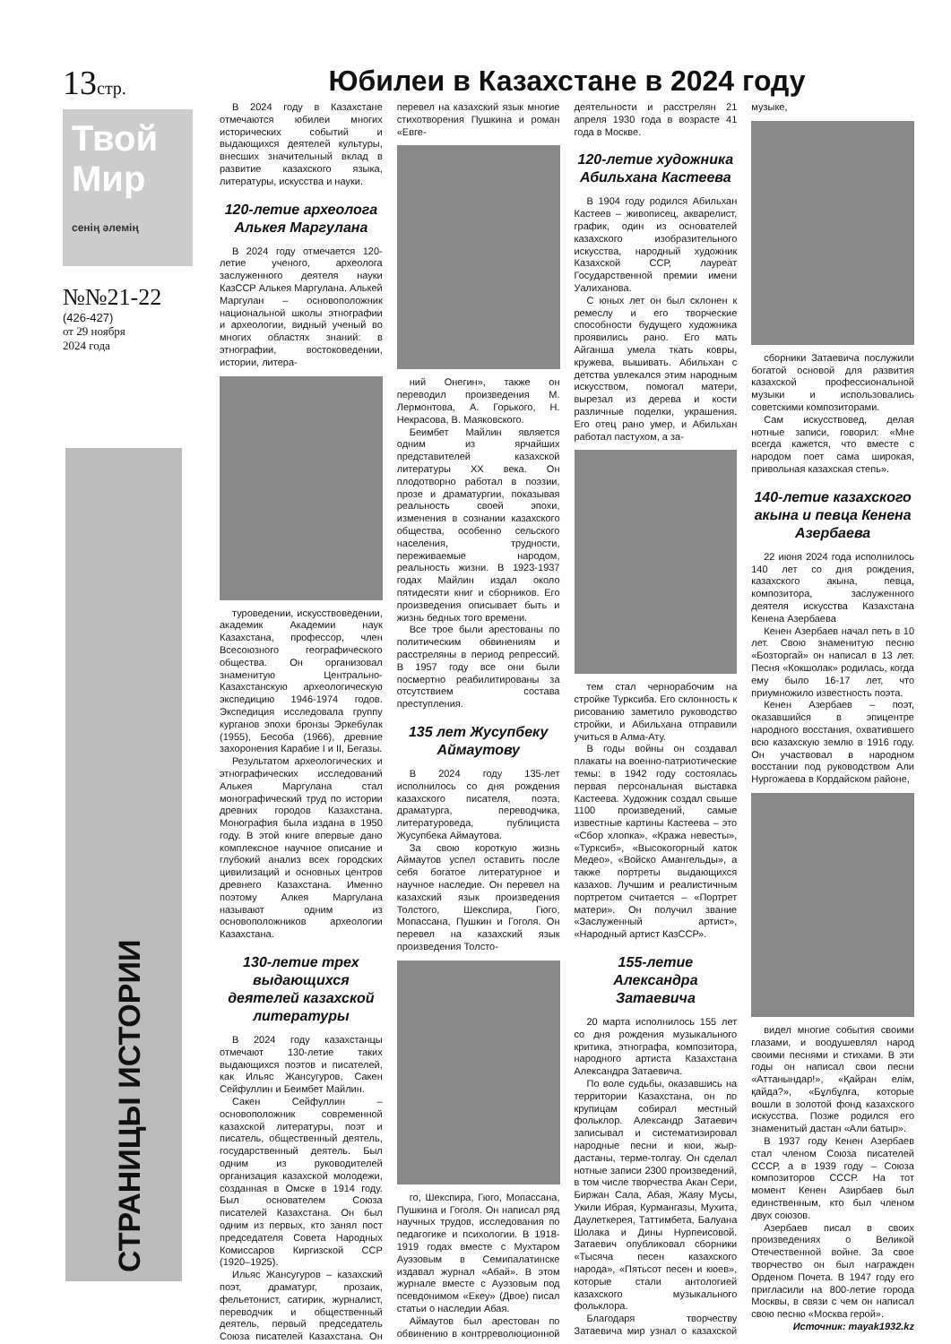13стр.
Твой Мир
сенің әлемің
№№21-22
(426-427)
от 29 ноября
2024 года
СТРАНИЦЫ ИСТОРИИ
Юбилеи в Казахстане в 2024 году
В 2024 году в Казахстане отмечаются юбилеи многих исторических событий и выдающихся деятелей культуры, внесших значительный вклад в развитие казахского языка, литературы, искусства и науки.
120-летие археолога Алькея Маргулана
В 2024 году отмечается 120-летие ученого, археолога заслуженного деятеля науки КазССР Алькея Маргулана. Алькей Маргулан – основоположник национальной школы этнографии и археологии, видный ученый во многих областях знаний: в этнографии, востоковедении, истории, литера-
туроведении, искусствоведении, академик Академии наук Казахстана, профессор, член Всесоюзного географического общества. Он организовал знаменитую Центрально-Казахстанскую археологическую экспедицию 1946-1974 годов. Экспедиция исследовала группу курганов эпохи бронзы Эркебулак (1955), Бесоба (1966), древние захоронения Карабие I и II, Бегазы.
Результатом археологических и этнографических исследований Алькея Маргулана стал монографический труд по истории древних городов Казахстана. Монография была издана в 1950 году. В этой книге впервые дано комплексное научное описание и глубокий анализ всех городских цивилизаций и основных центров древнего Казахстана. Именно поэтому Алкея Маргулана называют одним из основоположников археологии Казахстана.
130-летие трех выдающихся деятелей казахской литературы
В 2024 году казахстанцы отмечают 130-летие таких выдающихся поэтов и писателей, как Ильяс Жансугуров, Сакен Сейфуллин и Беимбет Майлин.
Сакен Сейфуллин – основоположник современной казахской литературы, поэт и писатель, общественный деятель, государственный деятель. Был одним из руководителей организация казахской молодежи, созданная в Омске в 1914 году. Был основателем Союза писателей Казахстана. Он был одним из первых, кто занял пост председателя Совета Народных Комиссаров Киргизской ССР (1920–1925).
Ильяс Жансугуров – казахский поэт, драматург, прозаик, фельетонист, сатирик, журналист, переводчик и общественный деятель, первый председатель Союза писателей Казахстана. Он перевел на казахский язык многие стихотворения Пушкина и роман «Евге-
ний Онегин», также он переводил произведения М. Лермонтова, А. Горького, Н. Некрасова, В. Маяковского.
Беимбет Майлин является одним из ярчайших представителей казахской литературы XX века. Он плодотворно работал в поэзии, прозе и драматургии, показывая реальность своей эпохи, изменения в сознании казахского общества, особенно сельского населения, трудности, переживаемые народом, реальность жизни. В 1923-1937 годах Майлин издал около пятидесяти книг и сборников. Его произведения описывает быть и жизнь бедных того времени.
Все трое были арестованы по политическим обвинениям и расстреляны в период репрессий. В 1957 году все они были посмертно реабилитированы за отсутствием состава преступления.
135 лет Жусупбеку Аймаутову
В 2024 году 135-лет исполнилось со дня рождения казахского писателя, поэта, драматурга, переводчика, литературоведа, публициста Жусупбека Аймаутова.
За свою короткую жизнь Аймаутов успел оставить после себя богатое литературное и научное наследие. Он перевел на казахский язык произведения Толстого, Шекспира, Гюго, Мопассана, Пушкин и Гоголя. Он перевел на казахский язык произведения Толсто-
го, Шекспира, Гюго, Мопассана, Пушкина и Гоголя. Он написал ряд научных трудов, исследования по педагогике и психологии. В 1918-1919 годах вместе с Мухтаром Ауэзовым в Семипалатинске издавал журнал «Абай». В этом журнале вместе с Ауэзовым под псевдонимом «Екеу» (Двое) писал статьи о наследии Абая.
Аймаутов был арестован по обвинению в контрреволюционной деятельности и расстрелян 21 апреля 1930 года в возрасте 41 года в Москве.
120-летие художника Абильхана Кастеева
В 1904 году родился Абильхан Кастеев – живописец, акварелист, график, один из основателей казахского изобразительного искусства, народный художник Казахской ССР, лауреат Государственной премии имени Уалиханова.
С юных лет он был склонен к ремеслу и его творческие способности будущего художника проявились рано. Его мать Айганша умела ткать ковры, кружева, вышивать. Абильхан с детства увлекался этим народным искусством, помогал матери, вырезал из дерева и кости различные поделки, украшения. Его отец рано умер, и Абильхан работал пастухом, а за-
тем стал чернорабочим на стройке Турксиба. Его склонность к рисованию заметило руководство стройки, и Абильхана отправили учиться в Алма-Ату.
В годы войны он создавал плакаты на военно-патриотические темы: в 1942 году состоялась первая персональная выставка Кастеева. Художник создал свыше 1100 произведений, самые известные картины Кастеева – это «Сбор хлопка», «Кража невесты», «Турксиб», «Высокогорный каток Медео», «Войско Амангельды», а также портреты выдающихся казахов. Лучшим и реалистичным портретом считается – «Портрет матери». Он получил звание «Заслуженный артист», «Народный артист КазССР».
155-летие Александра Затаевича
20 марта исполнилось 155 лет со дня рождения музыкального критика, этнографа, композитора, народного артиста Казахстана Александра Затаевича.
По воле судьбы, оказавшись на территории Казахстана, он по крупицам собирал местный фольклор. Александр Затаевич записывал и систематизировал народные песни и кюи, жыр-дастаны, терме-толгау. Он сделал нотные записи 2300 произведений, в том числе творчества Акан Сери, Биржан Сала, Абая, Жаяу Мусы, Укили Ибрая, Курмангазы, Мухита, Даулеткерея, Таттимбета, Балуана Шолака и Дины Нурпеисовой. Затаевич опубликовал сборники «Тысяча песен казахского народа», «Пятьсот песен и кюев», которые стали антологией казахского музыкального фольклора.
Благодаря творчеству Затаевича мир узнал о казахской музыке,
сборники Затаевича послужили богатой основой для развития казахской профессиональной музыки и использовались советскими композиторами.
Сам искусствовед, делая нотные записи, говорил: «Мне всегда кажется, что вместе с народом поет сама широкая, привольная казахская степь».
140-летие казахского акына и певца Кенена Азербаева
22 июня 2024 года исполнилось 140 лет со дня рождения, казахского акына, певца, композитора, заслуженного деятеля искусства Казахстана Кенена Азербаева
Кенен Азербаев начал петь в 10 лет. Свою знаменитую песню «Бозторгай» он написал в 13 лет. Песня «Кокшолак» родилась, когда ему было 16-17 лет, что приумножило известность поэта.
Кенен Азербаев – поэт, оказавшийся в эпицентре народного восстания, охватившего всю казахскую землю в 1916 году. Он участвовал в народном восстании под руководством Али Нургожаева в Кордайском районе,
видел многие события своими глазами, и воодушевлял народ своими песнями и стихами. В эти годы он написал свои песни «Аттанындар!», «Қайран елім, қайда?», «Бұлбұлға, которые вошли в золотой фонд казахского искусства. Позже родился его знаменитый дастан «Али батыр».
В 1937 году Кенен Азербаев стал членом Союза писателей СССР, а в 1939 году – Союза композиторов СССР. На тот момент Кенен Азирбаев был единственным, кто был членом двух союзов.
Азербаев писал в своих произведениях о Великой Отечественной войне. За свое творчество он был награжден Орденом Почета. В 1947 году его пригласили на 800-летие города Москвы, в связи с чем он написал свою песню «Москва герой».
Источник: mayak1932.kz